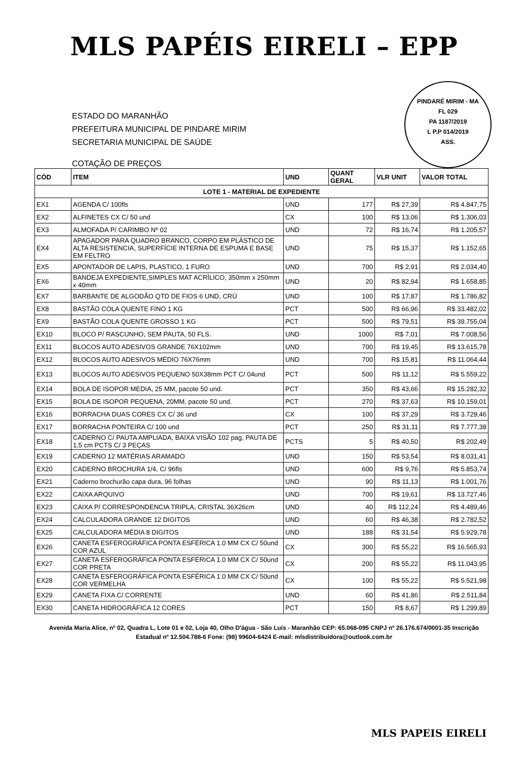MLS PAPÉIS EIRELI – EPP
PINDARÉ MIRIM - MA
FL 029
PA 1187/2019
L P.P 014/2019
ASS.
ESTADO DO MARANHÃO
PREFEITURA MUNICIPAL DE PINDARÉ MIRIM
SECRETARIA MUNICIPAL DE SAÚDE
COTAÇÃO DE PREÇOS
| CÓD | ITEM | UND | QUANT GERAL | VLR UNIT | VALOR TOTAL |
| --- | --- | --- | --- | --- | --- |
| LOTE 1 - MATERIAL DE EXPEDIENTE | | | | | |
| EX1 | AGENDA C/ 100fls | UND | 177 | R$ 27,39 | R$ 4.847,75 |
| EX2 | ALFINETES CX C/ 50 und | CX | 100 | R$ 13,06 | R$ 1.306,03 |
| EX3 | ALMOFADA P/ CARIMBO Nº 02 | UND | 72 | R$ 16,74 | R$ 1.205,57 |
| EX4 | APAGADOR PARA QUADRO BRANCO, CORPO EM PLÁSTICO DE ALTA RESISTENCIA, SUPERFÍCIE INTERNA DE ESPUMA E BASE EM FELTRO | UND | 75 | R$ 15,37 | R$ 1.152,65 |
| EX5 | APONTADOR DE LAPIS, PLASTICO, 1 FURO | UND | 700 | R$ 2,91 | R$ 2.034,40 |
| EX6 | BANDEJA EXPEDIENTE,SIMPLES MAT ACRÍLICO, 350mm x 250mm x 40mm | UND | 20 | R$ 82,94 | R$ 1.658,85 |
| EX7 | BARBANTE DE ALGODÃO QTD DE FIOS 6 UND, CRÚ | UND | 100 | R$ 17,87 | R$ 1.786,82 |
| EX8 | BASTÃO COLA QUENTE FINO 1 KG | PCT | 500 | R$ 66,96 | R$ 33.482,02 |
| EX9 | BASTÃO COLA QUENTE GROSSO 1 KG | PCT | 500 | R$ 79,51 | R$ 39.755,04 |
| EX10 | BLOCO P/ RASCUNHO, SEM PAUTA, 50 FLS. | UND | 1000 | R$ 7,01 | R$ 7.008,56 |
| EX11 | BLOCOS AUTO ADESIVOS GRANDE 76X102mm | UND | 700 | R$ 19,45 | R$ 13.615,78 |
| EX12 | BLOCOS AUTO ADESIVOS MÉDIO 76X76mm | UND | 700 | R$ 15,81 | R$ 11.064,44 |
| EX13 | BLOCOS AUTO ADESIVOS PEQUENO 50X38mm PCT C/ 04und | PCT | 500 | R$ 11,12 | R$ 5.559,22 |
| EX14 | BOLA DE ISOPOR MEDIA, 25 MM, pacote 50 und. | PCT | 350 | R$ 43,66 | R$ 15.282,32 |
| EX15 | BOLA DE ISOPOR PEQUENA, 20MM, pacote 50 und. | PCT | 270 | R$ 37,63 | R$ 10.159,01 |
| EX16 | BORRACHA DUAS CORES CX C/ 36 und | CX | 100 | R$ 37,29 | R$ 3.729,46 |
| EX17 | BORRACHA PONTEIRA C/ 100 und | PCT | 250 | R$ 31,11 | R$ 7.777,38 |
| EX18 | CADERNO C/ PAUTA AMPLIADA, BAIXA VISÃO 102 pag, PAUTA DE 1,5 cm PCTS C/ 3 PEÇAS | PCTS | 5 | R$ 40,50 | R$ 202,49 |
| EX19 | CADERNO 12 MATÉRIAS ARAMADO | UND | 150 | R$ 53,54 | R$ 8.031,41 |
| EX20 | CADERNO BROCHURA 1/4, C/ 96fls | UND | 600 | R$ 9,76 | R$ 5.853,74 |
| EX21 | Caderno brochurão capa dura, 96 folhas | UND | 90 | R$ 11,13 | R$ 1.001,76 |
| EX22 | CAIXA ARQUIVO | UND | 700 | R$ 19,61 | R$ 13.727,46 |
| EX23 | CAIXA P/ CORRESPONDENCIA TRIPLA, CRISTAL 36X26cm | UND | 40 | R$ 112,24 | R$ 4.489,46 |
| EX24 | CALCULADORA GRANDE 12 DIGITOS | UND | 60 | R$ 46,38 | R$ 2.782,52 |
| EX25 | CALCULADORA MÉDIA 8 DIGITOS | UND | 188 | R$ 31,54 | R$ 5.929,78 |
| EX26 | CANETA ESFEROGRÁFICA PONTA ESFÉRICA 1.0 MM CX C/ 50und COR AZUL | CX | 300 | R$ 55,22 | R$ 16.565,93 |
| EX27 | CANETA ESFEROGRÁFICA PONTA ESFÉRICA 1.0 MM CX C/ 50und COR PRETA | CX | 200 | R$ 55,22 | R$ 11.043,95 |
| EX28 | CANETA ESFEROGRÁFICA PONTA ESFÉRICA 1.0 MM CX C/ 50und COR VERMELHA | CX | 100 | R$ 55,22 | R$ 5.521,98 |
| EX29 | CANETA FIXA C/ CORRENTE | UND | 60 | R$ 41,86 | R$ 2.511,84 |
| EX30 | CANETA HIDROGRÁFICA 12 CORES | PCT | 150 | R$ 8,67 | R$ 1.299,89 |
Avenida Maria Alice, nº 02, Quadra L, Lote 01 e 02, Loja 40, Olho D'água - São Luís - Maranhão CEP: 65.068-095 CNPJ nº 26.176.674/0001-35 Inscrição Estadual nº 12.504.788-6 Fone: (98) 99604-6424 E-mail: mlsdistribuidora@outlook.com.br
MLS PAPEIS EIRELI